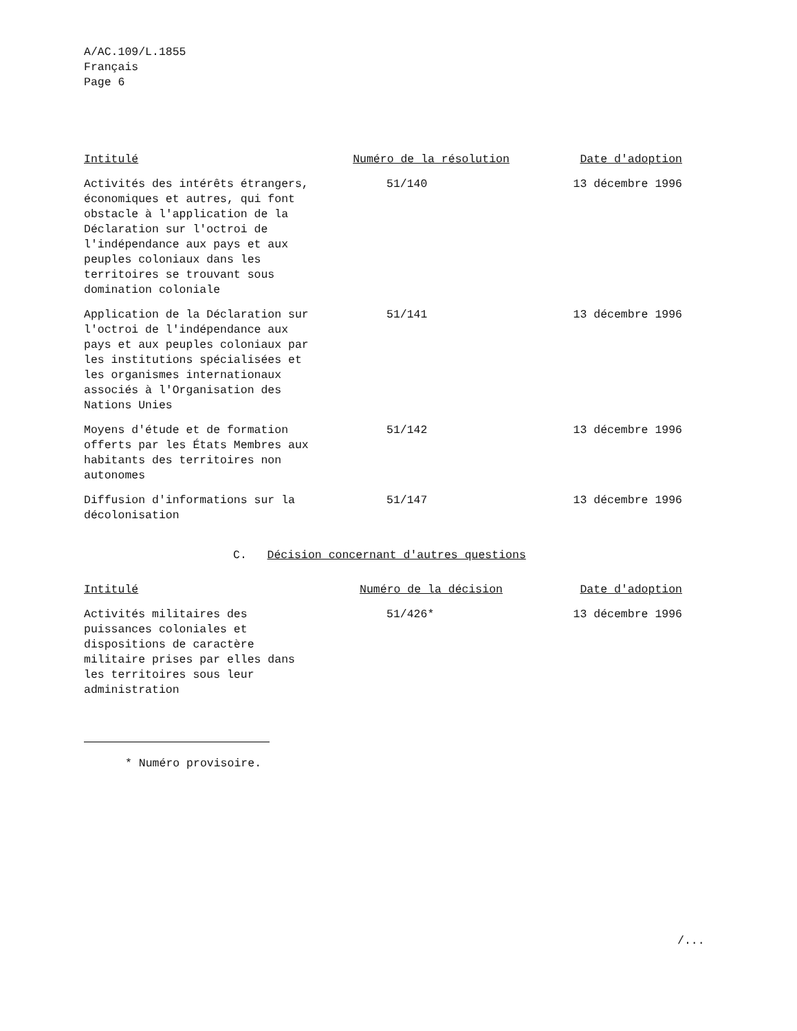A/AC.109/L.1855
Français
Page 6
| Intitulé | Numéro de la résolution | Date d'adoption |
| --- | --- | --- |
| Activités des intérêts étrangers, économiques et autres, qui font obstacle à l'application de la Déclaration sur l'octroi de l'indépendance aux pays et aux peuples coloniaux dans les territoires se trouvant sous domination coloniale | 51/140 | 13 décembre 1996 |
| Application de la Déclaration sur l'octroi de l'indépendance aux pays et aux peuples coloniaux par les institutions spécialisées et les organismes internationaux associés à l'Organisation des Nations Unies | 51/141 | 13 décembre 1996 |
| Moyens d'étude et de formation offerts par les États Membres aux habitants des territoires non autonomes | 51/142 | 13 décembre 1996 |
| Diffusion d'informations sur la décolonisation | 51/147 | 13 décembre 1996 |
C. Décision concernant d'autres questions
| Intitulé | Numéro de la décision | Date d'adoption |
| --- | --- | --- |
| Activités militaires des puissances coloniales et dispositions de caractère militaire prises par elles dans les territoires sous leur administration | 51/426* | 13 décembre 1996 |
* Numéro provisoire.
/...